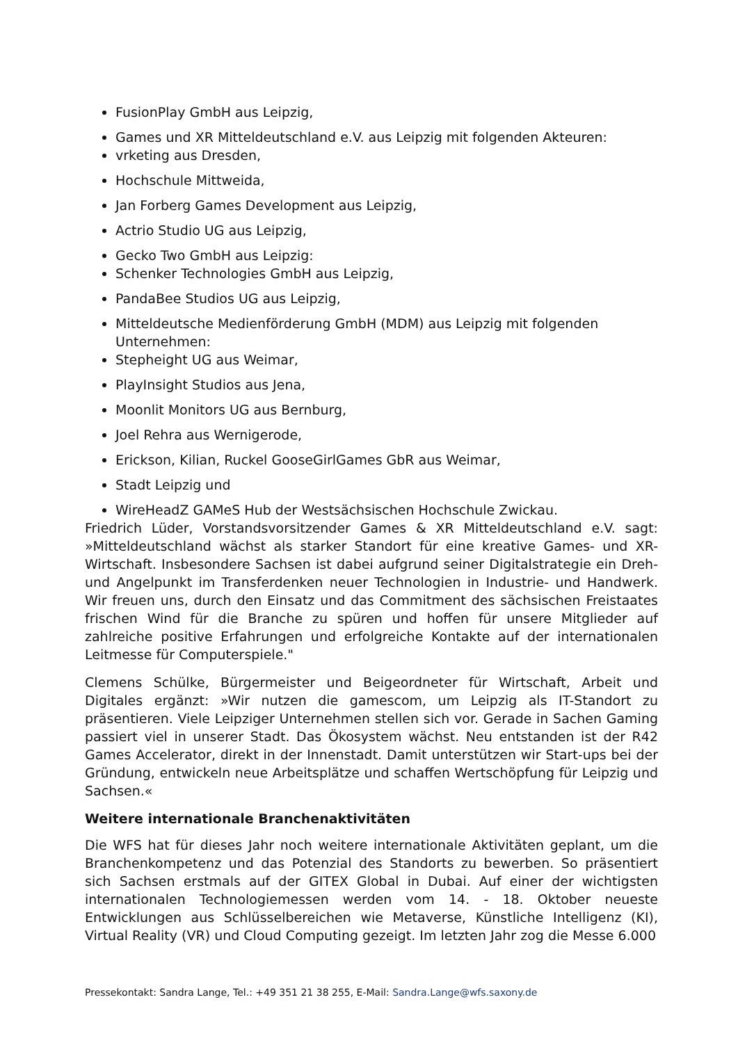FusionPlay GmbH aus Leipzig,
Games und XR Mitteldeutschland e.V. aus Leipzig mit folgenden Akteuren:
vrketing aus Dresden,
Hochschule Mittweida,
Jan Forberg Games Development aus Leipzig,
Actrio Studio UG aus Leipzig,
Gecko Two GmbH aus Leipzig:
Schenker Technologies GmbH aus Leipzig,
PandaBee Studios UG aus Leipzig,
Mitteldeutsche Medienförderung GmbH (MDM) aus Leipzig mit folgenden Unternehmen:
Stepheight UG aus Weimar,
PlayInsight Studios aus Jena,
Moonlit Monitors UG aus Bernburg,
Joel Rehra aus Wernigerode,
Erickson, Kilian, Ruckel GooseGirlGames GbR aus Weimar,
Stadt Leipzig und
WireHeadZ GAMeS Hub der Westsächsischen Hochschule Zwickau.
Friedrich Lüder, Vorstandsvorsitzender Games & XR Mitteldeutschland e.V. sagt: »Mitteldeutschland wächst als starker Standort für eine kreative Games- und XR-Wirtschaft. Insbesondere Sachsen ist dabei aufgrund seiner Digitalstrategie ein Dreh- und Angelpunkt im Transferdenken neuer Technologien in Industrie- und Handwerk. Wir freuen uns, durch den Einsatz und das Commitment des sächsischen Freistaates frischen Wind für die Branche zu spüren und hoffen für unsere Mitglieder auf zahlreiche positive Erfahrungen und erfolgreiche Kontakte auf der internationalen Leitmesse für Computerspiele."
Clemens Schülke, Bürgermeister und Beigeordneter für Wirtschaft, Arbeit und Digitales ergänzt: »Wir nutzen die gamescom, um Leipzig als IT-Standort zu präsentieren. Viele Leipziger Unternehmen stellen sich vor. Gerade in Sachen Gaming passiert viel in unserer Stadt. Das Ökosystem wächst. Neu entstanden ist der R42 Games Accelerator, direkt in der Innenstadt. Damit unterstützen wir Start-ups bei der Gründung, entwickeln neue Arbeitsplätze und schaffen Wertschöpfung für Leipzig und Sachsen.«
Weitere internationale Branchenaktivitäten
Die WFS hat für dieses Jahr noch weitere internationale Aktivitäten geplant, um die Branchenkompetenz und das Potenzial des Standorts zu bewerben. So präsentiert sich Sachsen erstmals auf der GITEX Global in Dubai. Auf einer der wichtigsten internationalen Technologiemessen werden vom 14. - 18. Oktober neueste Entwicklungen aus Schlüsselbereichen wie Metaverse, Künstliche Intelligenz (KI), Virtual Reality (VR) und Cloud Computing gezeigt. Im letzten Jahr zog die Messe 6.000
Pressekontakt: Sandra Lange, Tel.: +49 351 21 38 255, E-Mail: Sandra.Lange@wfs.saxony.de